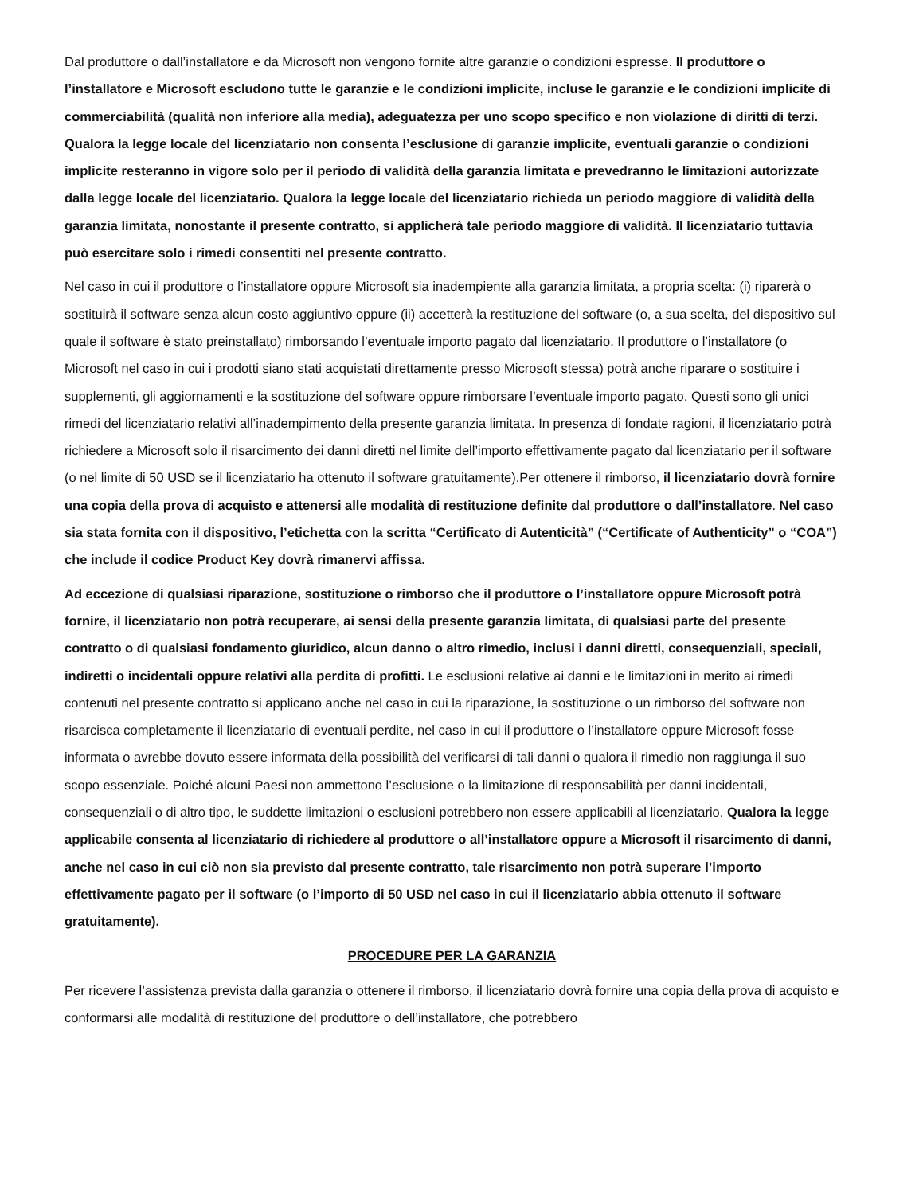Dal produttore o dall’installatore e da Microsoft non vengono fornite altre garanzie o condizioni espresse. Il produttore o l’installatore e Microsoft escludono tutte le garanzie e le condizioni implicite, incluse le garanzie e le condizioni implicite di commerciabilità (qualità non inferiore alla media), adeguatezza per uno scopo specifico e non violazione di diritti di terzi. Qualora la legge locale del licenziatario non consenta l’esclusione di garanzie implicite, eventuali garanzie o condizioni implicite resteranno in vigore solo per il periodo di validità della garanzia limitata e prevedranno le limitazioni autorizzate dalla legge locale del licenziatario. Qualora la legge locale del licenziatario richieda un periodo maggiore di validità della garanzia limitata, nonostante il presente contratto, si applicherà tale periodo maggiore di validità. Il licenziatario tuttavia può esercitare solo i rimedi consentiti nel presente contratto.
Nel caso in cui il produttore o l’installatore oppure Microsoft sia inadempiente alla garanzia limitata, a propria scelta: (i) riparerà o sostituirà il software senza alcun costo aggiuntivo oppure (ii) accetterà la restituzione del software (o, a sua scelta, del dispositivo sul quale il software è stato preinstallato) rimborsando l’eventuale importo pagato dal licenziatario. Il produttore o l’installatore (o Microsoft nel caso in cui i prodotti siano stati acquistati direttamente presso Microsoft stessa) potrà anche riparare o sostituire i supplementi, gli aggiornamenti e la sostituzione del software oppure rimborsare l’eventuale importo pagato. Questi sono gli unici rimedi del licenziatario relativi all’inadempimento della presente garanzia limitata. In presenza di fondate ragioni, il licenziatario potrà richiedere a Microsoft solo il risarcimento dei danni diretti nel limite dell’importo effettivamente pagato dal licenziatario per il software (o nel limite di 50 USD se il licenziatario ha ottenuto il software gratuitamente).Per ottenere il rimborso, il licenziatario dovrà fornire una copia della prova di acquisto e attenersi alle modalità di restituzione definite dal produttore o dall’installatore. Nel caso sia stata fornita con il dispositivo, l’etichetta con la scritta “Certificato di Autenticità” (“Certificate of Authenticity” o “COA”) che include il codice Product Key dovrà rimanervi affissa.
Ad eccezione di qualsiasi riparazione, sostituzione o rimborso che il produttore o l’installatore oppure Microsoft potrà fornire, il licenziatario non potrà recuperare, ai sensi della presente garanzia limitata, di qualsiasi parte del presente contratto o di qualsiasi fondamento giuridico, alcun danno o altro rimedio, inclusi i danni diretti, consequenziali, speciali, indiretti o incidentali oppure relativi alla perdita di profitti. Le esclusioni relative ai danni e le limitazioni in merito ai rimedi contenuti nel presente contratto si applicano anche nel caso in cui la riparazione, la sostituzione o un rimborso del software non risarcisca completamente il licenziatario di eventuali perdite, nel caso in cui il produttore o l’installatore oppure Microsoft fosse informata o avrebbe dovuto essere informata della possibilità del verificarsi di tali danni o qualora il rimedio non raggiunga il suo scopo essenziale. Poiché alcuni Paesi non ammettono l’esclusione o la limitazione di responsabilità per danni incidentali, consequenziali o di altro tipo, le suddette limitazioni o esclusioni potrebbero non essere applicabili al licenziatario. Qualora la legge applicabile consenta al licenziatario di richiedere al produttore o all’installatore oppure a Microsoft il risarcimento di danni, anche nel caso in cui ciò non sia previsto dal presente contratto, tale risarcimento non potrà superare l’importo effettivamente pagato per il software (o l’importo di 50 USD nel caso in cui il licenziatario abbia ottenuto il software gratuitamente).
PROCEDURE PER LA GARANZIA
Per ricevere l’assistenza prevista dalla garanzia o ottenere il rimborso, il licenziatario dovrà fornire una copia della prova di acquisto e conformarsi alle modalità di restituzione del produttore o dell’installatore, che potrebbero